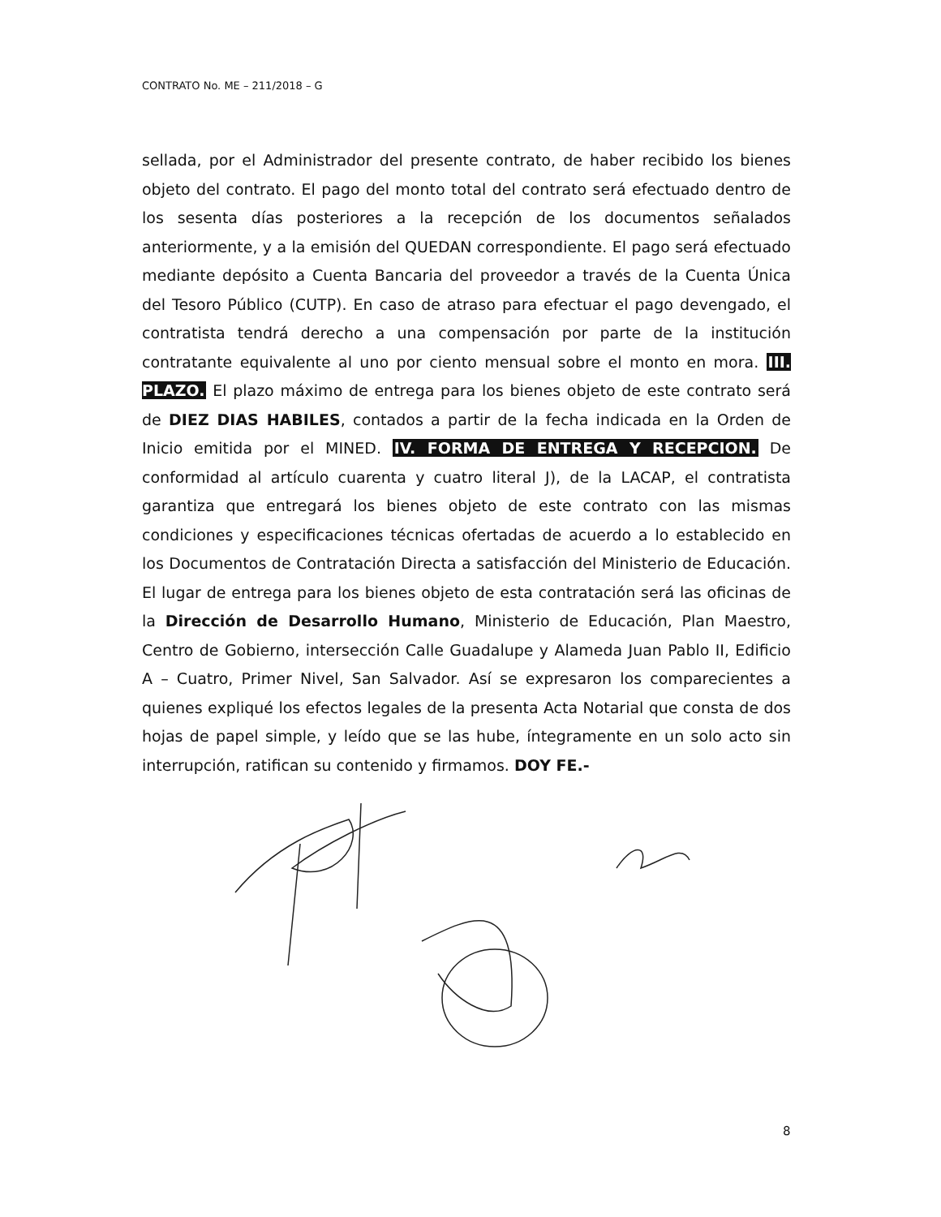CONTRATO No. ME – 211/2018 – G
sellada, por el Administrador del presente contrato, de haber recibido los bienes objeto del contrato. El pago del monto total del contrato será efectuado dentro de los sesenta días posteriores a la recepción de los documentos señalados anteriormente, y a la emisión del QUEDAN correspondiente. El pago será efectuado mediante depósito a Cuenta Bancaria del proveedor a través de la Cuenta Única del Tesoro Público (CUTP). En caso de atraso para efectuar el pago devengado, el contratista tendrá derecho a una compensación por parte de la institución contratante equivalente al uno por ciento mensual sobre el monto en mora. III. PLAZO. El plazo máximo de entrega para los bienes objeto de este contrato será de DIEZ DIAS HABILES, contados a partir de la fecha indicada en la Orden de Inicio emitida por el MINED. IV. FORMA DE ENTREGA Y RECEPCION. De conformidad al artículo cuarenta y cuatro literal J), de la LACAP, el contratista garantiza que entregará los bienes objeto de este contrato con las mismas condiciones y especificaciones técnicas ofertadas de acuerdo a lo establecido en los Documentos de Contratación Directa a satisfacción del Ministerio de Educación. El lugar de entrega para los bienes objeto de esta contratación será las oficinas de la Dirección de Desarrollo Humano, Ministerio de Educación, Plan Maestro, Centro de Gobierno, intersección Calle Guadalupe y Alameda Juan Pablo II, Edificio A – Cuatro, Primer Nivel, San Salvador. Así se expresaron los comparecientes a quienes expliqué los efectos legales de la presenta Acta Notarial que consta de dos hojas de papel simple, y leído que se las hube, íntegramente en un solo acto sin interrupción, ratifican su contenido y firmamos. DOY FE.-
8